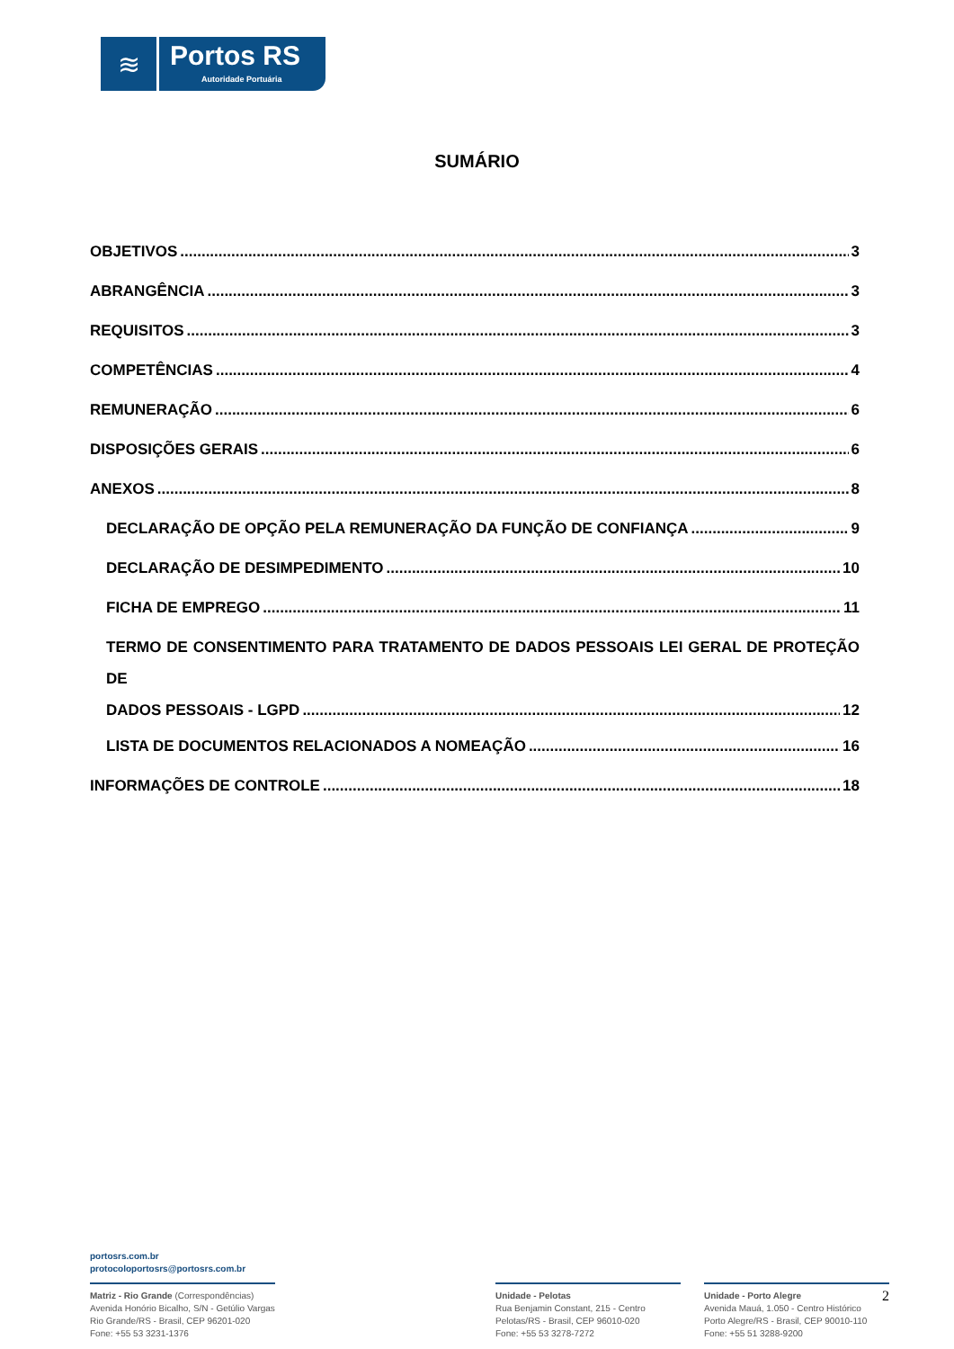≋
Portos RS
Autoridade Portuária
SUMÁRIO
OBJETIVOS 3
ABRANGÊNCIA 3
REQUISITOS 3
COMPETÊNCIAS 4
REMUNERAÇÃO 6
DISPOSIÇÕES GERAIS 6
ANEXOS 8
DECLARAÇÃO DE OPÇÃO PELA REMUNERAÇÃO DA FUNÇÃO DE CONFIANÇA 9
DECLARAÇÃO DE DESIMPEDIMENTO 10
FICHA DE EMPREGO 11
TERMO DE CONSENTIMENTO PARA TRATAMENTO DE DADOS PESSOAIS LEI GERAL DE PROTEÇÃO DE
DADOS PESSOAIS - LGPD 12
LISTA DE DOCUMENTOS RELACIONADOS A NOMEAÇÃO 16
INFORMAÇÕES DE CONTROLE 18
portosrs.com.br
protocoloportosrs@portosrs.com.br
Matriz - Rio Grande (Correspondências)
Avenida Honório Bicalho, S/N - Getúlio Vargas
Rio Grande/RS - Brasil, CEP 96201-020
Fone: +55 53 3231-1376
Unidade - Pelotas
Rua Benjamin Constant, 215 - Centro
Pelotas/RS - Brasil, CEP 96010-020
Fone: +55 53 3278-7272
Unidade - Porto Alegre 2
Avenida Mauá, 1.050 - Centro Histórico
Porto Alegre/RS - Brasil, CEP 90010-110
Fone: +55 51 3288-9200